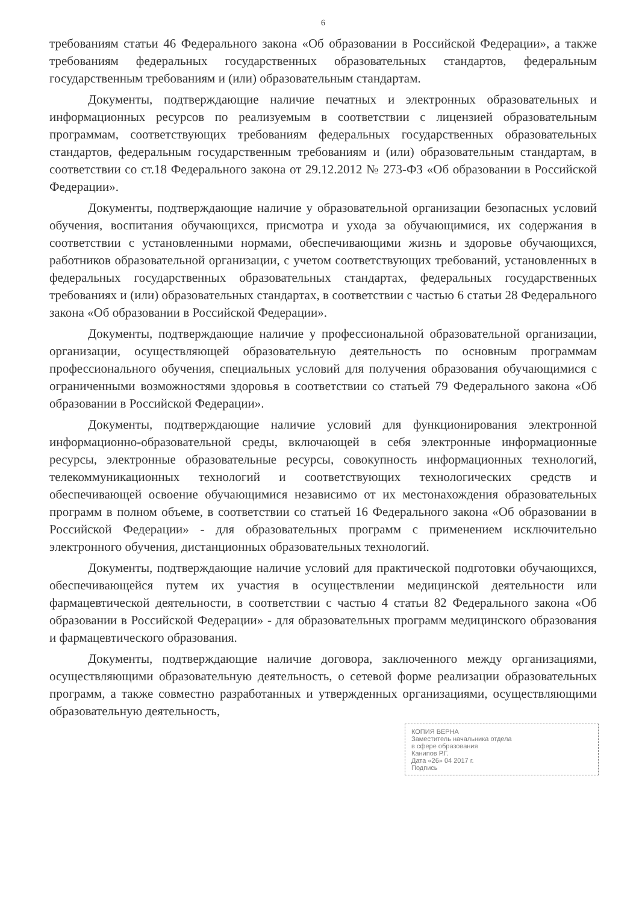6
требованиям статьи 46 Федерального закона «Об образовании в Российской Федерации», а также требованиям федеральных государственных образовательных стандартов, федеральным государственным требованиям и (или) образовательным стандартам.
Документы, подтверждающие наличие печатных и электронных образовательных и информационных ресурсов по реализуемым в соответствии с лицензией образовательным программам, соответствующих требованиям федеральных государственных образовательных стандартов, федеральным государственным требованиям и (или) образовательным стандартам, в соответствии со ст.18 Федерального закона от 29.12.2012 № 273-ФЗ «Об образовании в Российской Федерации».
Документы, подтверждающие наличие у образовательной организации безопасных условий обучения, воспитания обучающихся, присмотра и ухода за обучающимися, их содержания в соответствии с установленными нормами, обеспечивающими жизнь и здоровье обучающихся, работников образовательной организации, с учетом соответствующих требований, установленных в федеральных государственных образовательных стандартах, федеральных государственных требованиях и (или) образовательных стандартах, в соответствии с частью 6 статьи 28 Федерального закона «Об образовании в Российской Федерации».
Документы, подтверждающие наличие у профессиональной образовательной организации, организации, осуществляющей образовательную деятельность по основным программам профессионального обучения, специальных условий для получения образования обучающимися с ограниченными возможностями здоровья в соответствии со статьей 79 Федерального закона «Об образовании в Российской Федерации».
Документы, подтверждающие наличие условий для функционирования электронной информационно-образовательной среды, включающей в себя электронные информационные ресурсы, электронные образовательные ресурсы, совокупность информационных технологий, телекоммуникационных технологий и соответствующих технологических средств и обеспечивающей освоение обучающимися независимо от их местонахождения образовательных программ в полном объеме, в соответствии со статьей 16 Федерального закона «Об образовании в Российской Федерации» - для образовательных программ с применением исключительно электронного обучения, дистанционных образовательных технологий.
Документы, подтверждающие наличие условий для практической подготовки обучающихся, обеспечивающейся путем их участия в осуществлении медицинской деятельности или фармацевтической деятельности, в соответствии с частью 4 статьи 82 Федерального закона «Об образовании в Российской Федерации» - для образовательных программ медицинского образования и фармацевтического образования.
Документы, подтверждающие наличие договора, заключенного между организациями, осуществляющими образовательную деятельность, о сетевой форме реализации образовательных программ, а также совместно разработанных и утвержденных организациями, осуществляющими образовательную деятельность,
КОПИЯ ВЕРНА
Заместитель начальника отдела
в сфере образования
Канипов Р.Г.
Дата «26» 04 2017 г.
Подпись